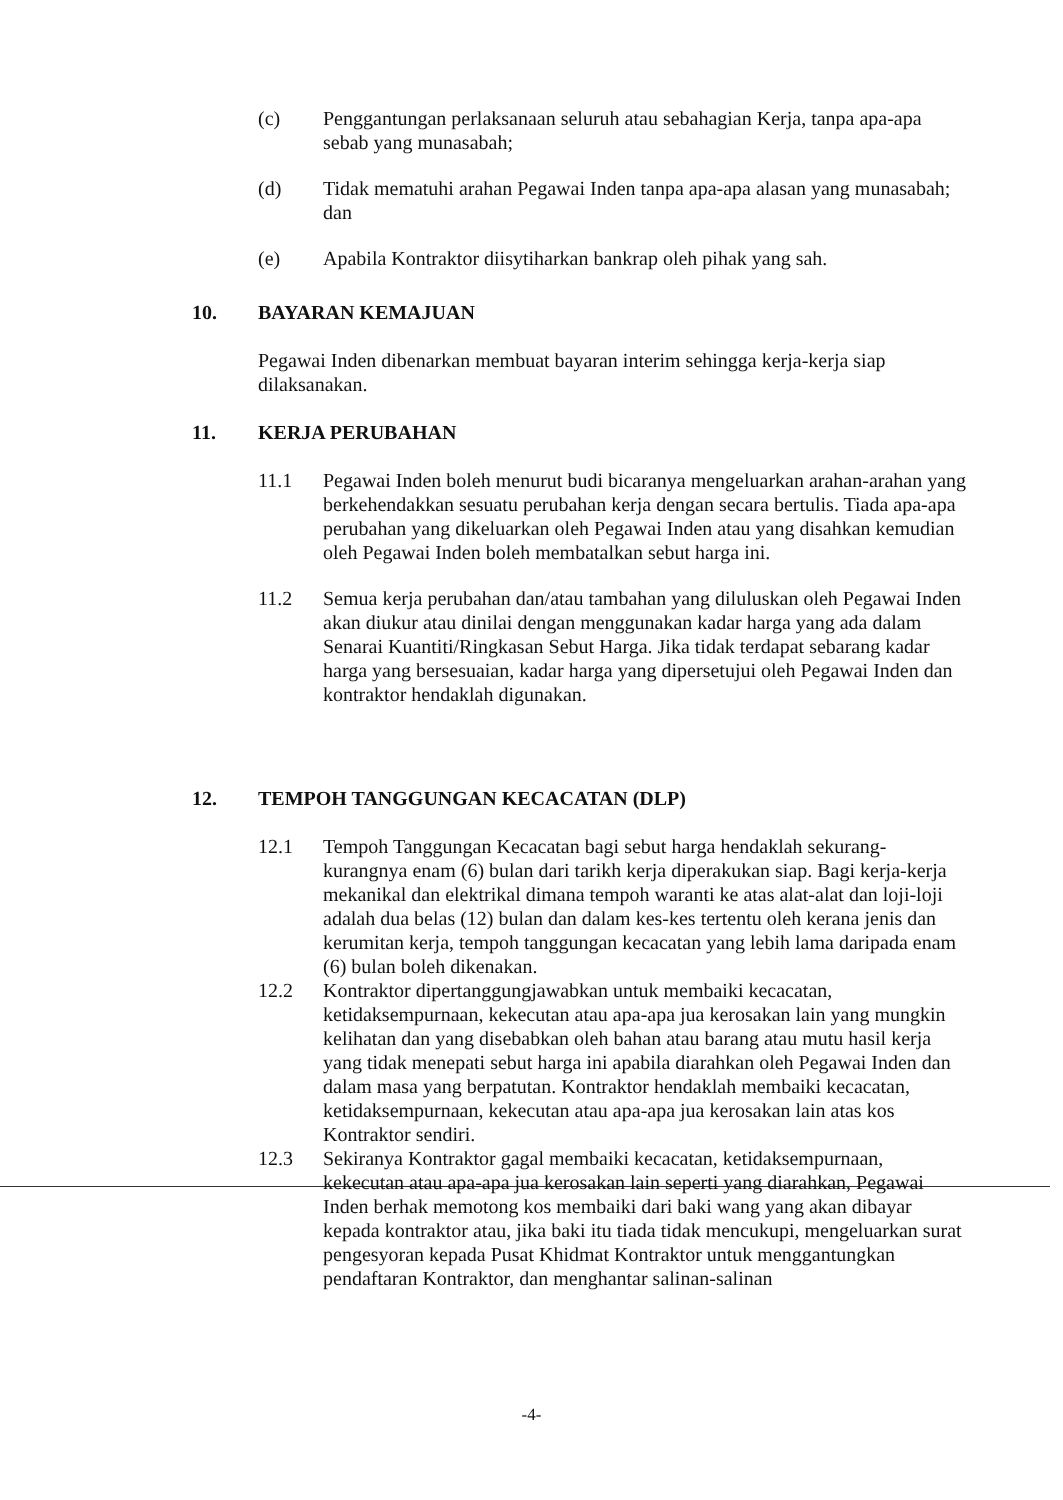(c) Penggantungan perlaksanaan seluruh atau sebahagian Kerja, tanpa apa-apa sebab yang munasabah;
(d) Tidak mematuhi arahan Pegawai Inden tanpa apa-apa alasan yang munasabah; dan
(e) Apabila Kontraktor diisytiharkan bankrap oleh pihak yang sah.
10. BAYARAN KEMAJUAN
Pegawai Inden dibenarkan membuat bayaran interim sehingga kerja-kerja siap dilaksanakan.
11. KERJA PERUBAHAN
11.1 Pegawai Inden boleh menurut budi bicaranya mengeluarkan arahan-arahan yang berkehendakkan sesuatu perubahan kerja dengan secara bertulis. Tiada apa-apa perubahan yang dikeluarkan oleh Pegawai Inden atau yang disahkan kemudian oleh Pegawai Inden boleh membatalkan sebut harga ini.
11.2 Semua kerja perubahan dan/atau tambahan yang diluluskan oleh Pegawai Inden akan diukur atau dinilai dengan menggunakan kadar harga yang ada dalam Senarai Kuantiti/Ringkasan Sebut Harga. Jika tidak terdapat sebarang kadar harga yang bersesuaian, kadar harga yang dipersetujui oleh Pegawai Inden dan kontraktor hendaklah digunakan.
12. TEMPOH TANGGUNGAN KECACATAN (DLP)
12.1 Tempoh Tanggungan Kecacatan bagi sebut harga hendaklah sekurang-kurangnya enam (6) bulan dari tarikh kerja diperakukan siap. Bagi kerja-kerja mekanikal dan elektrikal dimana tempoh waranti ke atas alat-alat dan loji-loji adalah dua belas (12) bulan dan dalam kes-kes tertentu oleh kerana jenis dan kerumitan kerja, tempoh tanggungan kecacatan yang lebih lama daripada enam (6) bulan boleh dikenakan.
12.2 Kontraktor dipertanggungjawabkan untuk membaiki kecacatan, ketidaksempurnaan, kekecutan atau apa-apa jua kerosakan lain yang mungkin kelihatan dan yang disebabkan oleh bahan atau barang atau mutu hasil kerja yang tidak menepati sebut harga ini apabila diarahkan oleh Pegawai Inden dan dalam masa yang berpatutan. Kontraktor hendaklah membaiki kecacatan, ketidaksempurnaan, kekecutan atau apa-apa jua kerosakan lain atas kos Kontraktor sendiri.
12.3 Sekiranya Kontraktor gagal membaiki kecacatan, ketidaksempurnaan, kekecutan atau apa-apa jua kerosakan lain seperti yang diarahkan, Pegawai Inden berhak memotong kos membaiki dari baki wang yang akan dibayar kepada kontraktor atau, jika baki itu tiada tidak mencukupi, mengeluarkan surat pengesyoran kepada Pusat Khidmat Kontraktor untuk menggantungkan pendaftaran Kontraktor, dan menghantar salinan-salinan
-4-